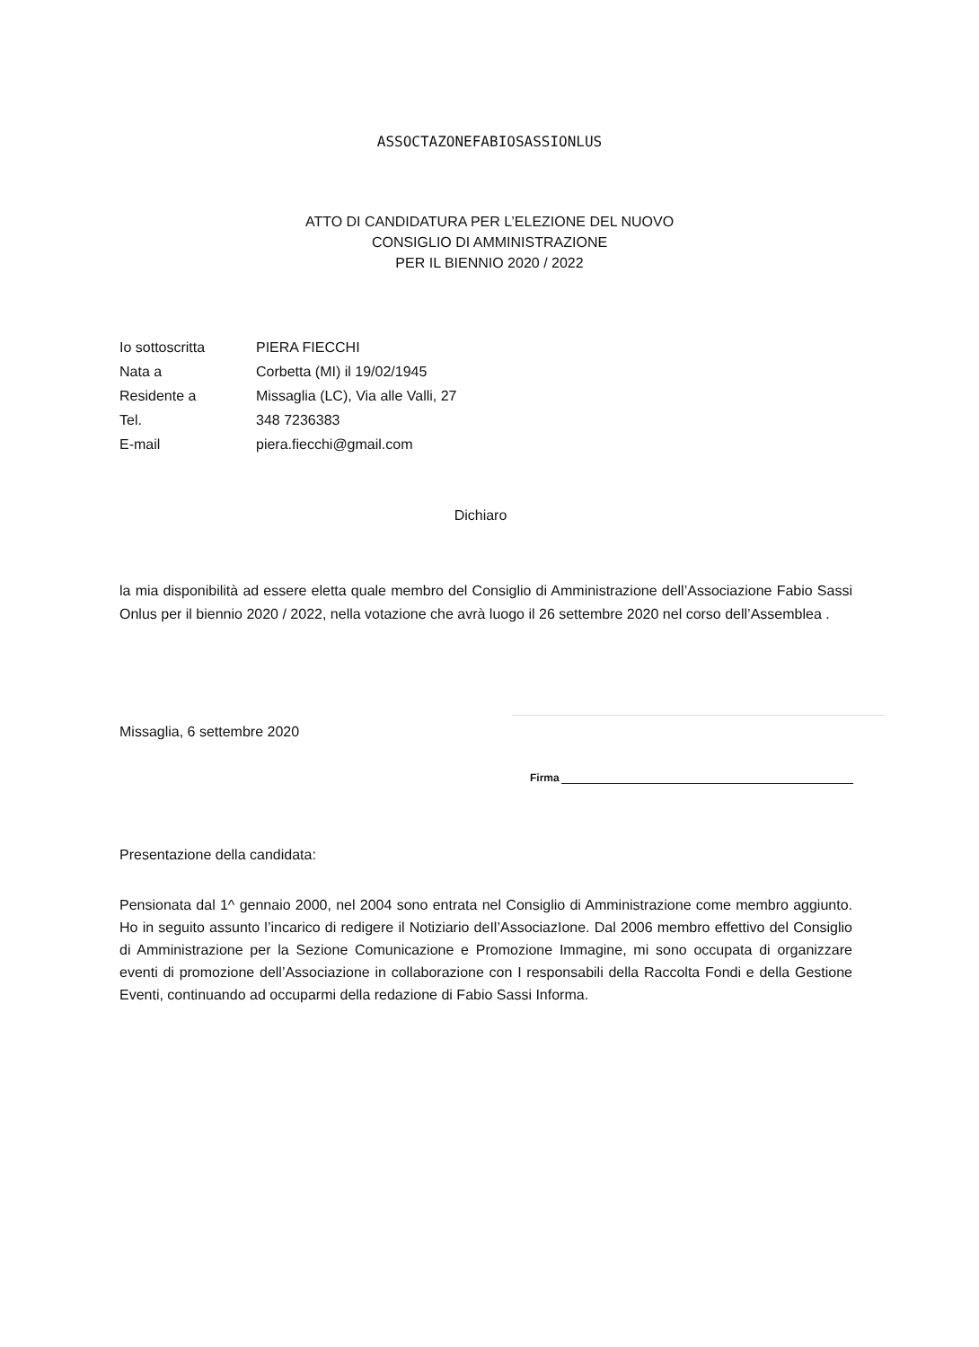ASSOCTAZONEFABIOSASSIONLUS
ATTO DI CANDIDATURA PER L’ELEZIONE DEL NUOVO
CONSIGLIO DI AMMINISTRAZIONE
PER IL BIENNIO 2020 / 2022
Io sottoscritta PIERA FIECCHI
Nata a Corbetta (MI) il 19/02/1945
Residente a Missaglia (LC), Via alle Valli, 27
Tel. 348 7236383
E-mail piera.fiecchi@gmail.com
Dichiaro
la mia disponibilità ad essere eletta quale membro del Consiglio di Amministrazione dell’Associazione Fabio Sassi Onlus per il biennio 2020 / 2022, nella votazione che avrà luogo il 26 settembre 2020 nel corso dell’Assemblea .
Missaglia, 6 settembre 2020
Firma
Presentazione della candidata:
Pensionata dal 1^ gennaio 2000, nel 2004 sono entrata nel Consiglio di Amministrazione come membro aggiunto. Ho in seguito assunto l’incarico di redigere il Notiziario deIl’AssociazIone. Dal 2006 membro effettivo del Consiglio di Amministrazione per la Sezione Comunicazione e Promozione Immagine, mi sono occupata di organizzare eventi di promozione dell’Associazione in collaborazione con I responsabili della Raccolta Fondi e della Gestione Eventi, continuando ad occuparmi della redazione di Fabio Sassi Informa.